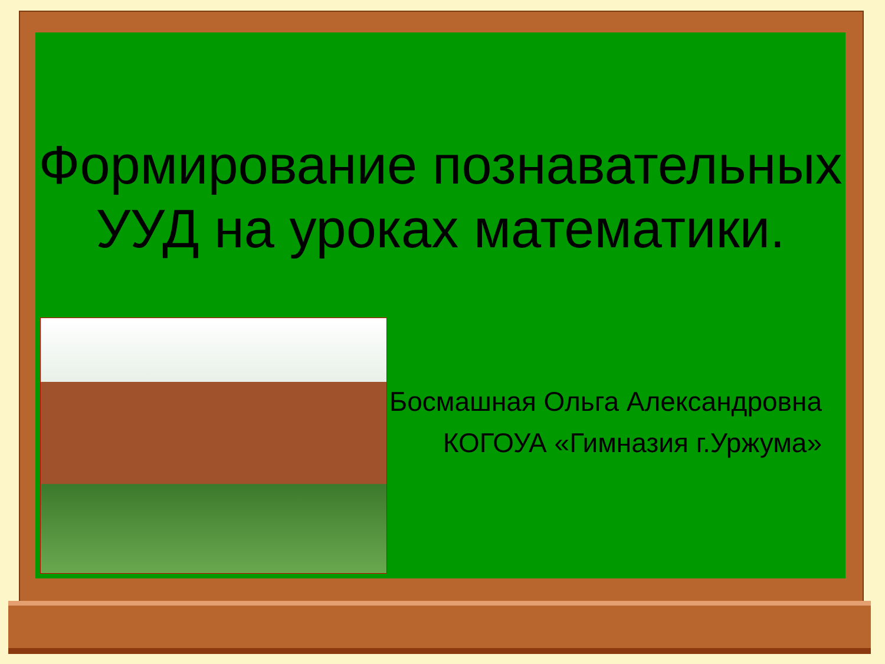Формирование познавательных УУД на уроках математики.
Босмашная Ольга Александровна
КОГОУА «Гимназия г.Уржума»